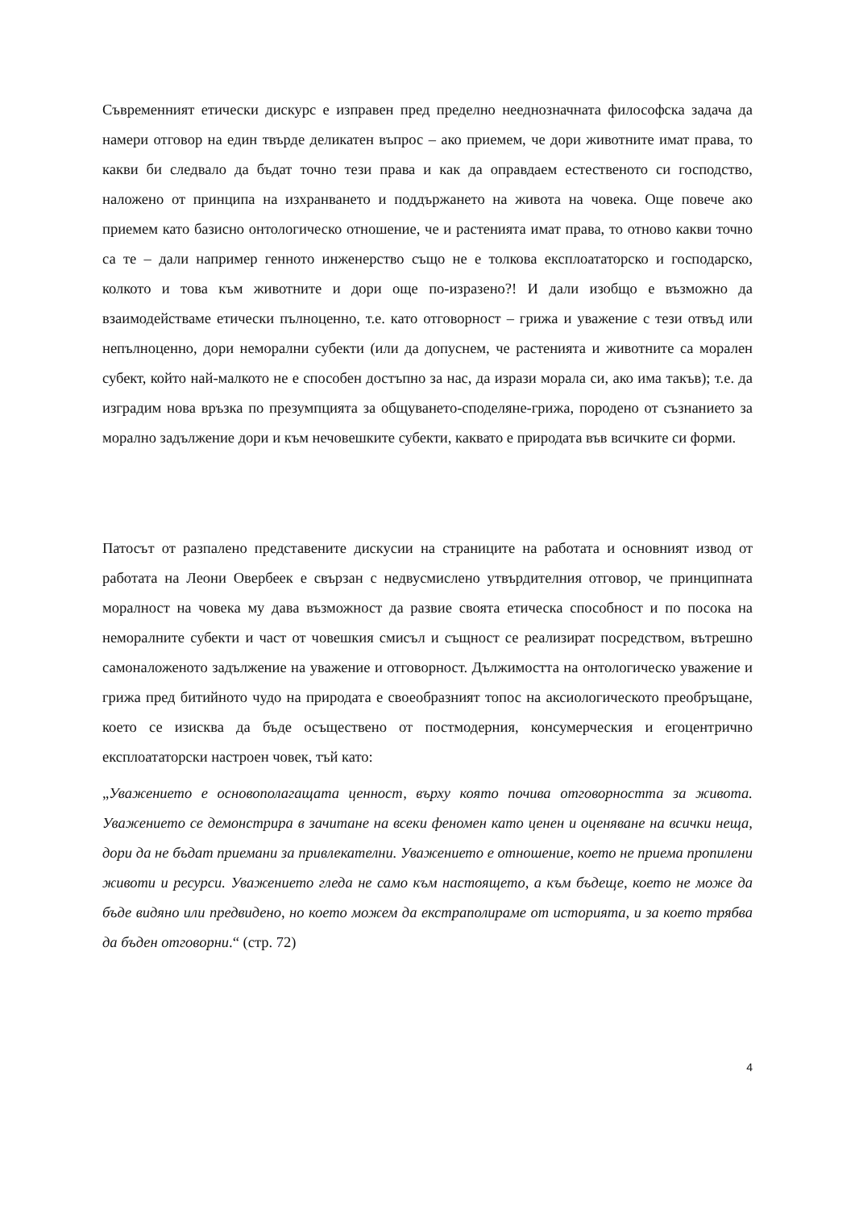Съвременният етически дискурс е изправен пред пределно нееднозначната философска задача да намери отговор на един твърде деликатен въпрос – ако приемем, че дори животните имат права, то какви би следвало да бъдат точно тези права и как да оправдаем естественото си господство, наложено от принципа на изхранването и поддържането на живота на човека. Още повече ако приемем като базисно онтологическо отношение, че и растенията имат права, то отново какви точно са те – дали например генното инженерство също не е толкова експлоататорско и господарско, колкото и това към животните и дори още по-изразено?! И дали изобщо е възможно да взаимодействаме етически пълноценно, т.е. като отговорност – грижа и уважение с тези отвъд или непълноценно, дори неморални субекти (или да допуснем, че растенията и животните са морален субект, който най-малкото не е способен достъпно за нас, да изрази морала си, ако има такъв); т.е. да изградим нова връзка по презумпцията за общуването-споделяне-грижа, породено от съзнанието за морално задължение дори и към нечовешките субекти, каквато е природата във всичките си форми.
Патосът от разпалено представените дискусии на страниците на работата и основният извод от работата на Леони Овербеек е свързан с недвусмислено утвърдителния отговор, че принципната моралност на човека му дава възможност да развие своята етическа способност и по посока на неморалните субекти и част от човешкия смисъл и същност се реализират посредством, вътрешно самоналоженото задължение на уважение и отговорност. Дължимостта на онтологическо уважение и грижа пред битийното чудо на природата е своеобразният топос на аксиологическото преобръщане, което се изисква да бъде осъществено от постмодерния, консумерческия и егоцентрично експлоататорски настроен човек, тъй като:
„Уважението е основополагащата ценност, върху която почива отговорността за живота. Уважението се демонстрира в зачитане на всеки феномен като ценен и оценяване на всички неща, дори да не бъдат приемани за привлекателни. Уважението е отношение, което не приема пропилени животи и ресурси. Уважението гледа не само към настоящето, а към бъдеще, което не може да бъде видяно или предвидено, но което можем да екстраполираме от историята, и за което трябва да бъден отговорни.“ (стр. 72)
4